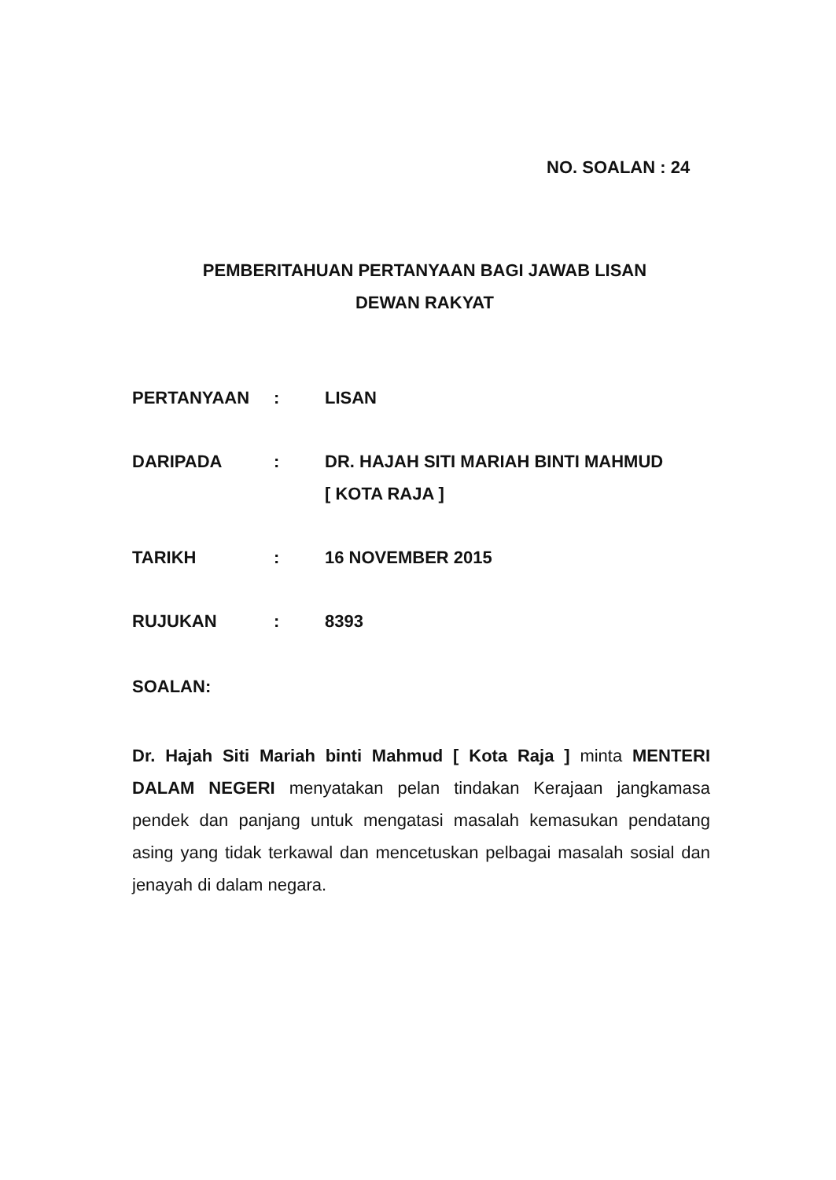NO. SOALAN : 24
PEMBERITAHUAN PERTANYAAN BAGI JAWAB LISAN
DEWAN RAKYAT
PERTANYAAN : LISAN
DARIPADA : DR. HAJAH SITI MARIAH BINTI MAHMUD
[ KOTA RAJA ]
TARIKH : 16 NOVEMBER 2015
RUJUKAN : 8393
SOALAN:
Dr. Hajah Siti Mariah binti Mahmud [ Kota Raja ] minta MENTERI DALAM NEGERI menyatakan pelan tindakan Kerajaan jangkamasa pendek dan panjang untuk mengatasi masalah kemasukan pendatang asing yang tidak terkawal dan mencetuskan pelbagai masalah sosial dan jenayah di dalam negara.